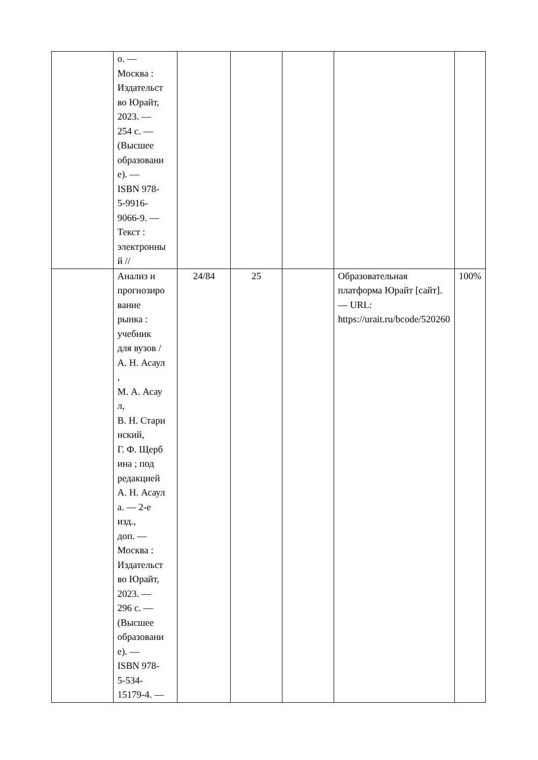| | о. — Москва : Издательст во Юрайт, 2023. — 254 с. — (Высшее образовани е). — ISBN 978- 5-9916- 9066-9. — Текст : электронны й // | | | | | |
| | Анализ и прогнозиро вание рынка : учебник для вузов / А. Н. Асаул , М. А. Асау л, В. Н. Стари нский, Г. Ф. Щерб ина ; под редакцией А. Н. Асаул а. — 2-е изд., доп. — Москва : Издательст во Юрайт, 2023. — 296 с. — (Высшее образовани е). — ISBN 978- 5-534- 15179-4. — | 24/84 | 25 | | Образовательная платформа Юрайт [сайт]. — URL: https://urait.ru/bcode/520260 | 100% |